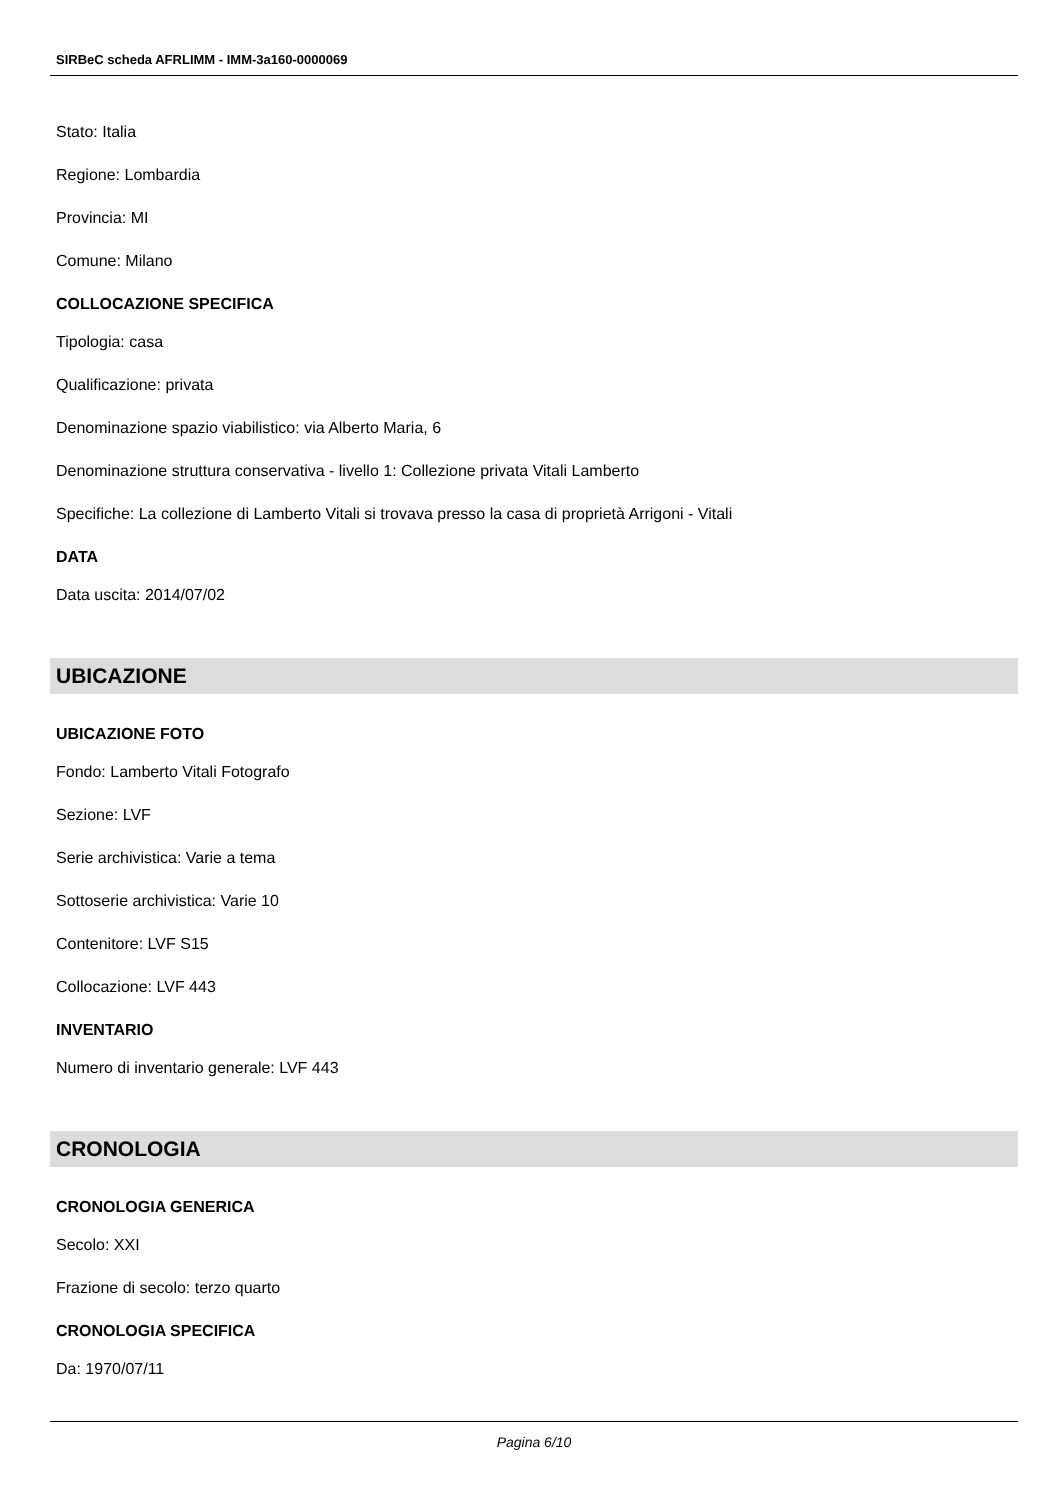SIRBeC scheda AFRLIMM - IMM-3a160-0000069
Stato: Italia
Regione: Lombardia
Provincia: MI
Comune: Milano
COLLOCAZIONE SPECIFICA
Tipologia: casa
Qualificazione: privata
Denominazione spazio viabilistico: via Alberto Maria, 6
Denominazione struttura conservativa - livello 1: Collezione privata Vitali Lamberto
Specifiche: La collezione di Lamberto Vitali si trovava presso la casa di proprietà Arrigoni - Vitali
DATA
Data uscita: 2014/07/02
UBICAZIONE
UBICAZIONE FOTO
Fondo: Lamberto Vitali Fotografo
Sezione: LVF
Serie archivistica: Varie a tema
Sottoserie archivistica: Varie 10
Contenitore: LVF S15
Collocazione: LVF 443
INVENTARIO
Numero di inventario generale: LVF 443
CRONOLOGIA
CRONOLOGIA GENERICA
Secolo: XXI
Frazione di secolo: terzo quarto
CRONOLOGIA SPECIFICA
Da: 1970/07/11
Pagina 6/10